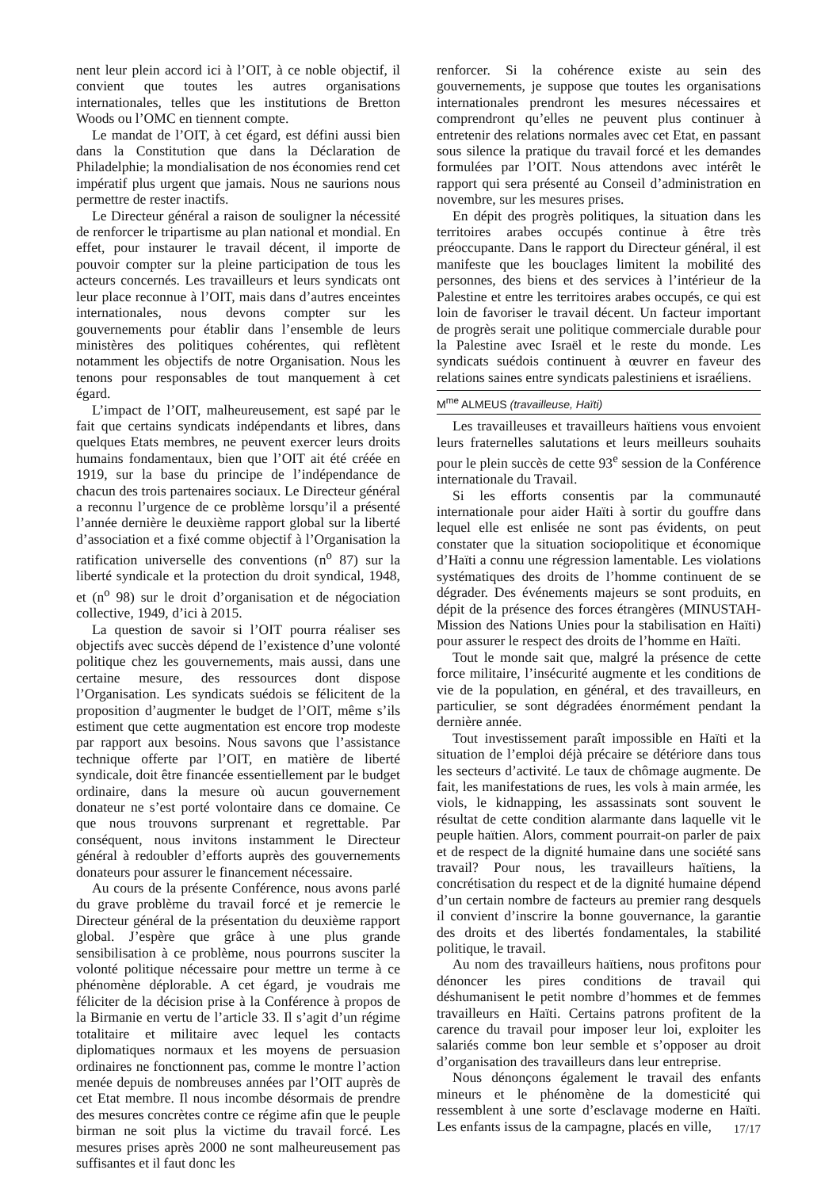nent leur plein accord ici à l’OIT, à ce noble objectif, il convient que toutes les autres organisations internationales, telles que les institutions de Bretton Woods ou l’OMC en tiennent compte.
Le mandat de l’OIT, à cet égard, est défini aussi bien dans la Constitution que dans la Déclaration de Philadelphie; la mondialisation de nos économies rend cet impératif plus urgent que jamais. Nous ne saurions nous permettre de rester inactifs.
Le Directeur général a raison de souligner la nécessité de renforcer le tripartisme au plan national et mondial. En effet, pour instaurer le travail décent, il importe de pouvoir compter sur la pleine participation de tous les acteurs concernés. Les travailleurs et leurs syndicats ont leur place reconnue à l’OIT, mais dans d’autres enceintes internationales, nous devons compter sur les gouvernements pour établir dans l’ensemble de leurs ministères des politiques cohérentes, qui reflètent notamment les objectifs de notre Organisation. Nous les tenons pour responsables de tout manquement à cet égard.
L’impact de l’OIT, malheureusement, est sapé par le fait que certains syndicats indépendants et libres, dans quelques Etats membres, ne peuvent exercer leurs droits humains fondamentaux, bien que l’OIT ait été créée en 1919, sur la base du principe de l’indépendance de chacun des trois partenaires sociaux. Le Directeur général a reconnu l’urgence de ce problème lorsqu’il a présenté l’année dernière le deuxième rapport global sur la liberté d’association et a fixé comme objectif à l’Organisation la ratification universelle des conventions (n<sup>o</sup> 87) sur la liberté syndicale et la protection du droit syndical, 1948, et (n<sup>o</sup> 98) sur le droit d’organisation et de négociation collective, 1949, d’ici à 2015.
La question de savoir si l’OIT pourra réaliser ses objectifs avec succès dépend de l’existence d’une volonté politique chez les gouvernements, mais aussi, dans une certaine mesure, des ressources dont dispose l’Organisation. Les syndicats suédois se félicitent de la proposition d’augmenter le budget de l’OIT, même s’ils estiment que cette augmentation est encore trop modeste par rapport aux besoins. Nous savons que l’assistance technique offerte par l’OIT, en matière de liberté syndicale, doit être financée essentiellement par le budget ordinaire, dans la mesure où aucun gouvernement donateur ne s’est porté volontaire dans ce domaine. Ce que nous trouvons surprenant et regrettable. Par conséquent, nous invitons instamment le Directeur général à redoubler d’efforts auprès des gouvernements donateurs pour assurer le financement nécessaire.
Au cours de la présente Conférence, nous avons parlé du grave problème du travail forcé et je remercie le Directeur général de la présentation du deuxième rapport global. J’espère que grâce à une plus grande sensibilisation à ce problème, nous pourrons susciter la volonté politique nécessaire pour mettre un terme à ce phénomène déplorable. A cet égard, je voudrais me féliciter de la décision prise à la Conférence à propos de la Birmanie en vertu de l’article 33. Il s’agit d’un régime totalitaire et militaire avec lequel les contacts diplomatiques normaux et les moyens de persuasion ordinaires ne fonctionnent pas, comme le montre l’action menée depuis de nombreuses années par l’OIT auprès de cet Etat membre. Il nous incombe désormais de prendre des mesures concrètes contre ce régime afin que le peuple birman ne soit plus la victime du travail forcé. Les mesures prises après 2000 ne sont malheureusement pas suffisantes et il faut donc les
renforcer. Si la cohérence existe au sein des gouvernements, je suppose que toutes les organisations internationales prendront les mesures nécessaires et comprendront qu’elles ne peuvent plus continuer à entretenir des relations normales avec cet Etat, en passant sous silence la pratique du travail forcé et les demandes formulées par l’OIT. Nous attendons avec intérêt le rapport qui sera présenté au Conseil d’administration en novembre, sur les mesures prises.
En dépit des progrès politiques, la situation dans les territoires arabes occupés continue à être très préoccupante. Dans le rapport du Directeur général, il est manifeste que les bouclages limitent la mobilité des personnes, des biens et des services à l’intérieur de la Palestine et entre les territoires arabes occupés, ce qui est loin de favoriser le travail décent. Un facteur important de progrès serait une politique commerciale durable pour la Palestine avec Israël et le reste du monde. Les syndicats suédois continuent à œuvrer en faveur des relations saines entre syndicats palestiniens et israéliens.
M<sup>me</sup> ALMEUS (travailleuse, Haïti)
Les travailleuses et travailleurs haïtiens vous envoient leurs fraternelles salutations et leurs meilleurs souhaits pour le plein succès de cette 93<sup>e</sup> session de la Conférence internationale du Travail.
Si les efforts consentis par la communauté internationale pour aider Haïti à sortir du gouffre dans lequel elle est enlisée ne sont pas évidents, on peut constater que la situation sociopolitique et économique d’Haïti a connu une régression lamentable. Les violations systématiques des droits de l’homme continuent de se dégrader. Des événements majeurs se sont produits, en dépit de la présence des forces étrangères (MINUSTAH-Mission des Nations Unies pour la stabilisation en Haïti) pour assurer le respect des droits de l’homme en Haïti.
Tout le monde sait que, malgré la présence de cette force militaire, l’insécurité augmente et les conditions de vie de la population, en général, et des travailleurs, en particulier, se sont dégradées énormément pendant la dernière année.
Tout investissement paraît impossible en Haïti et la situation de l’emploi déjà précaire se détériore dans tous les secteurs d’activité. Le taux de chômage augmente. De fait, les manifestations de rues, les vols à main armée, les viols, le kidnapping, les assassinats sont souvent le résultat de cette condition alarmante dans laquelle vit le peuple haïtien. Alors, comment pourrait-on parler de paix et de respect de la dignité humaine dans une société sans travail? Pour nous, les travailleurs haïtiens, la concrétisation du respect et de la dignité humaine dépend d’un certain nombre de facteurs au premier rang desquels il convient d’inscrire la bonne gouvernance, la garantie des droits et des libertés fondamentales, la stabilité politique, le travail.
Au nom des travailleurs haïtiens, nous profitons pour dénoncer les pires conditions de travail qui déshumanisent le petit nombre d’hommes et de femmes travailleurs en Haïti. Certains patrons profitent de la carence du travail pour imposer leur loi, exploiter les salariés comme bon leur semble et s’opposer au droit d’organisation des travailleurs dans leur entreprise.
Nous dénonçons également le travail des enfants mineurs et le phénomène de la domesticité qui ressemblent à une sorte d’esclavage moderne en Haïti. Les enfants issus de la campagne, placés en ville,
17/17